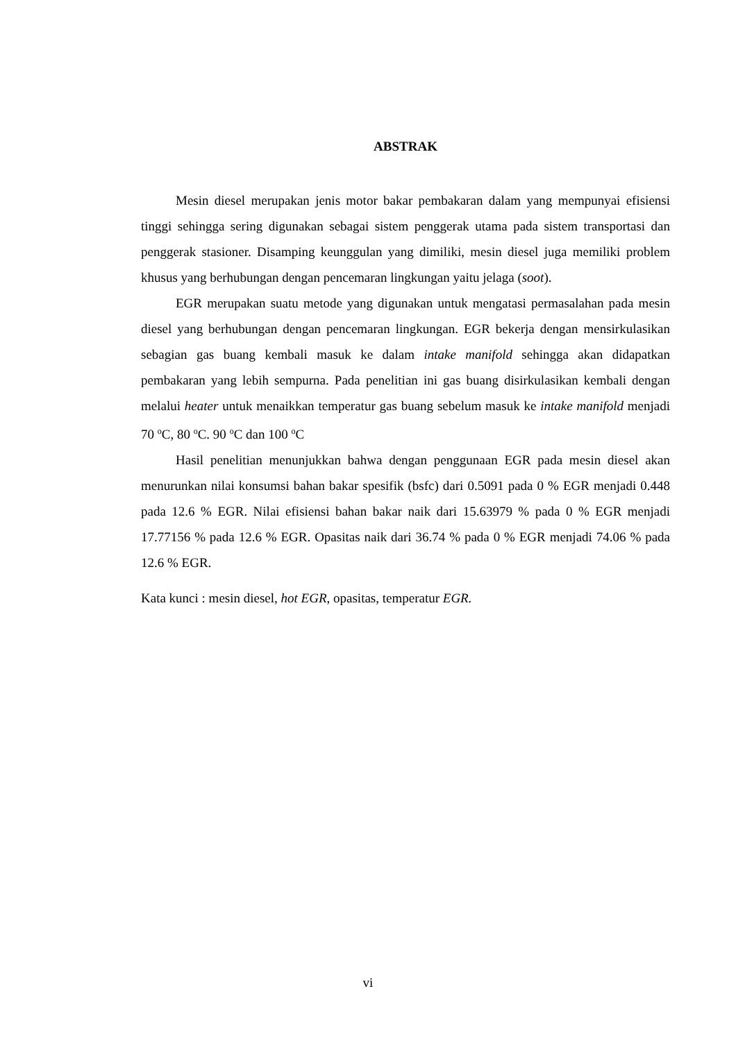ABSTRAK
Mesin diesel merupakan jenis motor bakar pembakaran dalam yang mempunyai efisiensi tinggi sehingga sering digunakan sebagai sistem penggerak utama pada sistem transportasi dan penggerak stasioner. Disamping keunggulan yang dimiliki, mesin diesel juga memiliki problem khusus yang berhubungan dengan pencemaran lingkungan yaitu jelaga (soot).
EGR merupakan suatu metode yang digunakan untuk mengatasi permasalahan pada mesin diesel yang berhubungan dengan pencemaran lingkungan. EGR bekerja dengan mensirkulasikan sebagian gas buang kembali masuk ke dalam intake manifold sehingga akan didapatkan pembakaran yang lebih sempurna. Pada penelitian ini gas buang disirkulasikan kembali dengan melalui heater untuk menaikkan temperatur gas buang sebelum masuk ke intake manifold menjadi 70 <sup>o</sup>C, 80 <sup>o</sup>C. 90 <sup>o</sup>C dan 100 <sup>o</sup>C
Hasil penelitian menunjukkan bahwa dengan penggunaan EGR pada mesin diesel akan menurunkan nilai konsumsi bahan bakar spesifik (bsfc) dari 0.5091 pada 0 % EGR menjadi 0.448 pada 12.6 % EGR. Nilai efisiensi bahan bakar naik dari 15.63979 % pada 0 % EGR menjadi 17.77156 % pada 12.6 % EGR. Opasitas naik dari 36.74 % pada 0 % EGR menjadi 74.06 % pada 12.6 % EGR.
Kata kunci : mesin diesel, hot EGR, opasitas, temperatur EGR.
vi